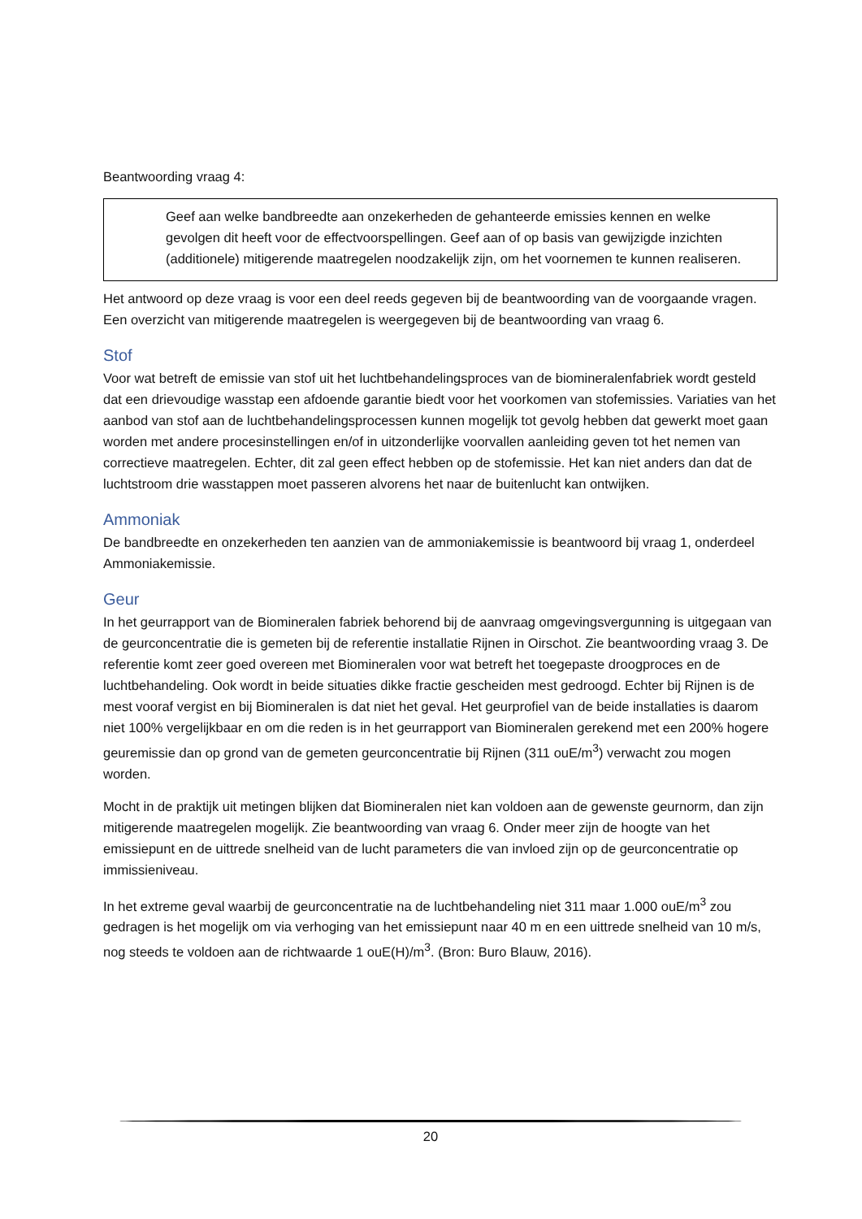Beantwoording vraag 4:
Geef aan welke bandbreedte aan onzekerheden de gehanteerde emissies kennen en welke gevolgen dit heeft voor de effectvoorspellingen. Geef aan of op basis van gewijzigde inzichten (additionele) mitigerende maatregelen noodzakelijk zijn, om het voornemen te kunnen realiseren.
Het antwoord op deze vraag is voor een deel reeds gegeven bij de beantwoording van de voorgaande vragen. Een overzicht van mitigerende maatregelen is weergegeven bij de beantwoording van vraag 6.
Stof
Voor wat betreft de emissie van stof uit het luchtbehandelingsproces van de biomineralenfabriek wordt gesteld dat een drievoudige wasstap een afdoende garantie biedt voor het voorkomen van stofemissies. Variaties van het aanbod van stof aan de luchtbehandelingsprocessen kunnen mogelijk tot gevolg hebben dat gewerkt moet gaan worden met andere procesinstellingen en/of in uitzonderlijke voorvallen aanleiding geven tot het nemen van correctieve maatregelen. Echter, dit zal geen effect hebben op de stofemissie. Het kan niet anders dan dat de luchtstroom drie wasstappen moet passeren alvorens het naar de buitenlucht kan ontwijken.
Ammoniak
De bandbreedte en onzekerheden ten aanzien van de ammoniakemissie is beantwoord bij vraag 1, onderdeel Ammoniakemissie.
Geur
In het geurrapport van de Biomineralen fabriek behorend bij de aanvraag omgevingsvergunning is uitgegaan van de geurconcentratie die is gemeten bij de referentie installatie Rijnen in Oirschot. Zie beantwoording vraag 3. De referentie komt zeer goed overeen met Biomineralen voor wat betreft het toegepaste droogproces en de luchtbehandeling. Ook wordt in beide situaties dikke fractie gescheiden mest gedroogd. Echter bij Rijnen is de mest vooraf vergist en bij Biomineralen is dat niet het geval. Het geurprofiel van de beide installaties is daarom niet 100% vergelijkbaar en om die reden is in het geurrapport van Biomineralen gerekend met een 200% hogere geuremissie dan op grond van de gemeten geurconcentratie bij Rijnen (311 ouE/m<sup>3</sup>) verwacht zou mogen worden.
Mocht in de praktijk uit metingen blijken dat Biomineralen niet kan voldoen aan de gewenste geurnorm, dan zijn mitigerende maatregelen mogelijk. Zie beantwoording van vraag 6. Onder meer zijn de hoogte van het emissiepunt en de uittrede snelheid van de lucht parameters die van invloed zijn op de geurconcentratie op immissieniveau.
In het extreme geval waarbij de geurconcentratie na de luchtbehandeling niet 311 maar 1.000 ouE/m<sup>3</sup> zou gedragen is het mogelijk om via verhoging van het emissiepunt naar 40 m en een uittrede snelheid van 10 m/s, nog steeds te voldoen aan de richtwaarde 1 ouE(H)/m<sup>3</sup>. (Bron: Buro Blauw, 2016).
20